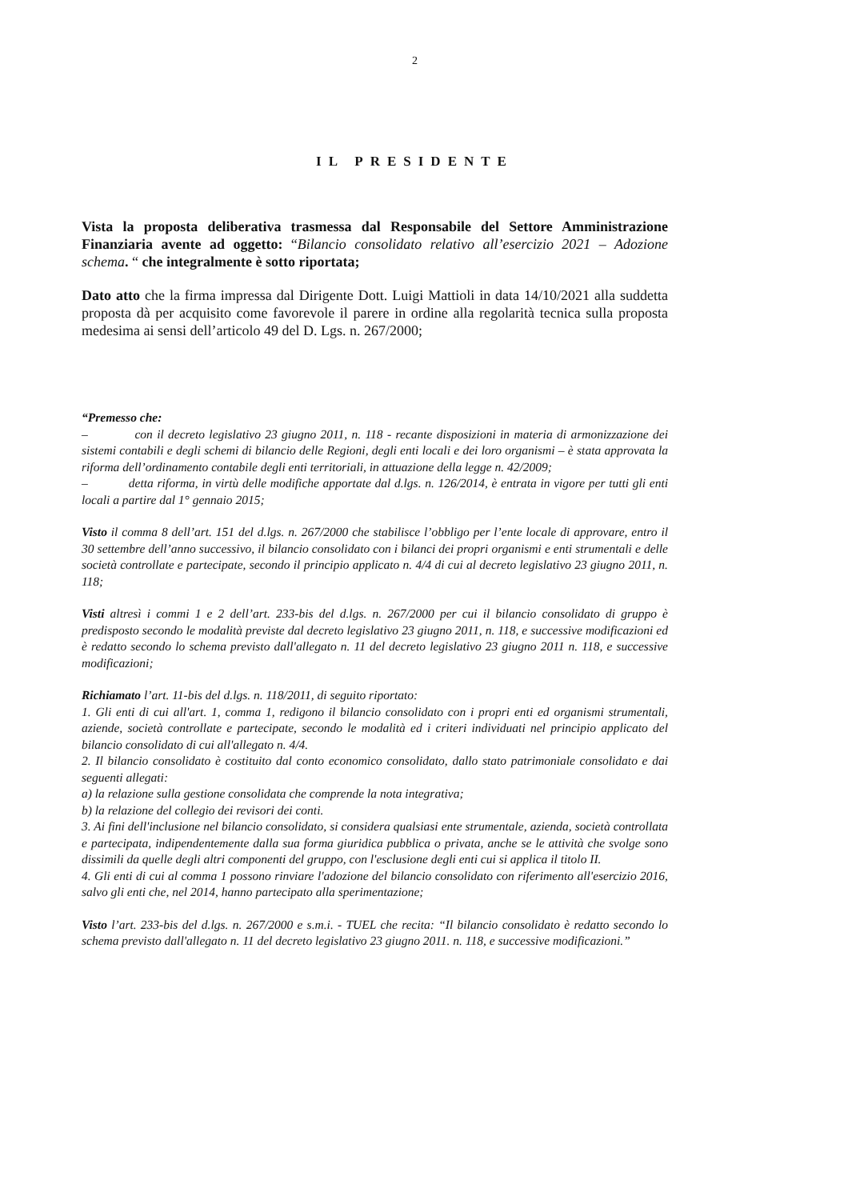2
IL PRESIDENTE
Vista la proposta deliberativa trasmessa dal Responsabile del Settore Amministrazione Finanziaria avente ad oggetto: “Bilancio consolidato relativo all’esercizio 2021 – Adozione schema. “ che integralmente è sotto riportata;
Dato atto che la firma impressa dal Dirigente Dott. Luigi Mattioli in data 14/10/2021 alla suddetta proposta dà per acquisito come favorevole il parere in ordine alla regolarità tecnica sulla proposta medesima ai sensi dell’articolo 49 del D. Lgs. n. 267/2000;
“Premesso che:
– con il decreto legislativo 23 giugno 2011, n. 118 - recante disposizioni in materia di armonizzazione dei sistemi contabili e degli schemi di bilancio delle Regioni, degli enti locali e dei loro organismi – è stata approvata la riforma dell’ordinamento contabile degli enti territoriali, in attuazione della legge n. 42/2009;
– detta riforma, in virtù delle modifiche apportate dal d.lgs. n. 126/2014, è entrata in vigore per tutti gli enti locali a partire dal 1° gennaio 2015;
Visto il comma 8 dell’art. 151 del d.lgs. n. 267/2000 che stabilisce l’obbligo per l’ente locale di approvare, entro il 30 settembre dell’anno successivo, il bilancio consolidato con i bilanci dei propri organismi e enti strumentali e delle società controllate e partecipate, secondo il principio applicato n. 4/4 di cui al decreto legislativo 23 giugno 2011, n. 118;
Visti altresì i commi 1 e 2 dell’art. 233-bis del d.lgs. n. 267/2000 per cui il bilancio consolidato di gruppo è predisposto secondo le modalità previste dal decreto legislativo 23 giugno 2011, n. 118, e successive modificazioni ed è redatto secondo lo schema previsto dall'allegato n. 11 del decreto legislativo 23 giugno 2011 n. 118, e successive modificazioni;
Richiamato l’art. 11-bis del d.lgs. n. 118/2011, di seguito riportato:
1. Gli enti di cui all'art. 1, comma 1, redigono il bilancio consolidato con i propri enti ed organismi strumentali, aziende, società controllate e partecipate, secondo le modalità ed i criteri individuati nel principio applicato del bilancio consolidato di cui all'allegato n. 4/4.
2. Il bilancio consolidato è costituito dal conto economico consolidato, dallo stato patrimoniale consolidato e dai seguenti allegati:
a) la relazione sulla gestione consolidata che comprende la nota integrativa;
b) la relazione del collegio dei revisori dei conti.
3. Ai fini dell'inclusione nel bilancio consolidato, si considera qualsiasi ente strumentale, azienda, società controllata e partecipata, indipendentemente dalla sua forma giuridica pubblica o privata, anche se le attività che svolge sono dissimili da quelle degli altri componenti del gruppo, con l'esclusione degli enti cui si applica il titolo II.
4. Gli enti di cui al comma 1 possono rinviare l'adozione del bilancio consolidato con riferimento all'esercizio 2016, salvo gli enti che, nel 2014, hanno partecipato alla sperimentazione;
Visto l’art. 233-bis del d.lgs. n. 267/2000 e s.m.i. - TUEL che recita: “Il bilancio consolidato è redatto secondo lo schema previsto dall'allegato n. 11 del decreto legislativo 23 giugno 2011. n. 118, e successive modificazioni.”